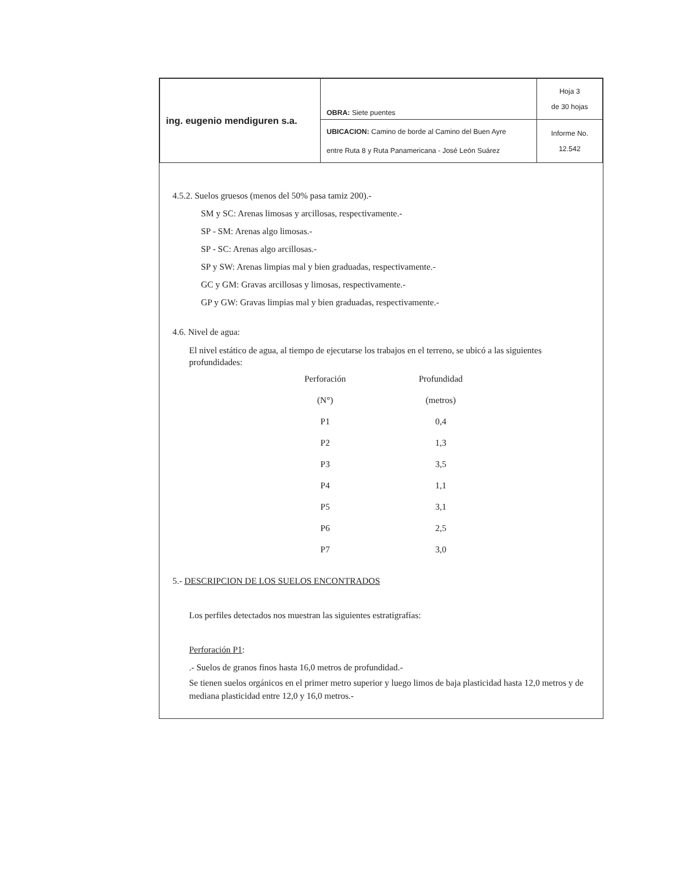| ing. eugenio mendiguren s.a. | OBRA: Siete puentes | Hoja 3 de 30 hojas |
| | UBICACION: Camino de borde al Camino del Buen Ayre entre Ruta 8 y Ruta Panamericana - José León Suárez | Informe No. 12.542 |
4.5.2. Suelos gruesos (menos del 50% pasa tamiz 200).-
SM y SC: Arenas limosas y arcillosas, respectivamente.-
SP - SM: Arenas algo limosas.-
SP - SC: Arenas algo arcillosas.-
SP y SW: Arenas limpias mal y bien graduadas, respectivamente.-
GC y GM: Gravas arcillosas y limosas, respectivamente.-
GP y GW: Gravas limpias mal y bien graduadas, respectivamente.-
4.6. Nivel de agua:
El nivel estático de agua, al tiempo de ejecutarse los trabajos en el terreno, se ubicó a las siguientes profundidades:
| Perforación | Profundidad |
| --- | --- |
| (N°) | (metros) |
| P1 | 0,4 |
| P2 | 1,3 |
| P3 | 3,5 |
| P4 | 1,1 |
| P5 | 3,1 |
| P6 | 2,5 |
| P7 | 3,0 |
5.- DESCRIPCION DE LOS SUELOS ENCONTRADOS
Los perfiles detectados nos muestran las siguientes estratigrafías:
Perforación P1:
.- Suelos de granos finos hasta 16,0 metros de profundidad.-
Se tienen suelos orgánicos en el primer metro superior y luego limos de baja plasticidad hasta 12,0 metros y de mediana plasticidad entre 12,0 y 16,0 metros.-